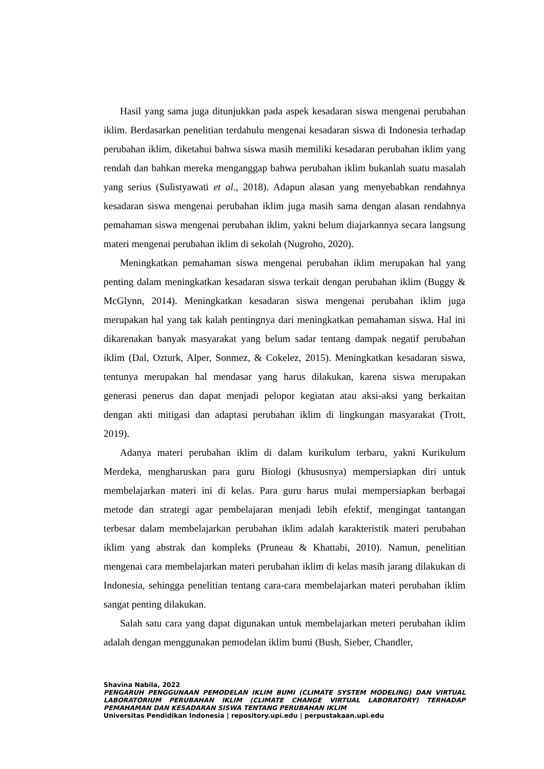Hasil yang sama juga ditunjukkan pada aspek kesadaran siswa mengenai perubahan iklim. Berdasarkan penelitian terdahulu mengenai kesadaran siswa di Indonesia terhadap perubahan iklim, diketahui bahwa siswa masih memiliki kesadaran perubahan iklim yang rendah dan bahkan mereka menganggap bahwa perubahan iklim bukanlah suatu masalah yang serius (Sulistyawati et al., 2018). Adapun alasan yang menyebabkan rendahnya kesadaran siswa mengenai perubahan iklim juga masih sama dengan alasan rendahnya pemahaman siswa mengenai perubahan iklim, yakni belum diajarkannya secara langsung materi mengenai perubahan iklim di sekolah (Nugroho, 2020).
Meningkatkan pemahaman siswa mengenai perubahan iklim merupakan hal yang penting dalam meningkatkan kesadaran siswa terkait dengan perubahan iklim (Buggy & McGlynn, 2014). Meningkatkan kesadaran siswa mengenai perubahan iklim juga merupakan hal yang tak kalah pentingnya dari meningkatkan pemahaman siswa. Hal ini dikarenakan banyak masyarakat yang belum sadar tentang dampak negatif perubahan iklim (Dal, Ozturk, Alper, Sonmez, & Cokelez, 2015). Meningkatkan kesadaran siswa, tentunya merupakan hal mendasar yang harus dilakukan, karena siswa merupakan generasi penerus dan dapat menjadi pelopor kegiatan atau aksi-aksi yang berkaitan dengan akti mitigasi dan adaptasi perubahan iklim di lingkungan masyarakat (Trott, 2019).
Adanya materi perubahan iklim di dalam kurikulum terbaru, yakni Kurikulum Merdeka, mengharuskan para guru Biologi (khususnya) mempersiapkan diri untuk membelajarkan materi ini di kelas. Para guru harus mulai mempersiapkan berbagai metode dan strategi agar pembelajaran menjadi lebih efektif, mengingat tantangan terbesar dalam membelajarkan perubahan iklim adalah karakteristik materi perubahan iklim yang abstrak dan kompleks (Pruneau & Khattabi, 2010). Namun, penelitian mengenai cara membelajarkan materi perubahan iklim di kelas masih jarang dilakukan di Indonesia, sehingga penelitian tentang cara-cara membelajarkan materi perubahan iklim sangat penting dilakukan.
Salah satu cara yang dapat digunakan untuk membelajarkan meteri perubahan iklim adalah dengan menggunakan pemodelan iklim bumi (Bush, Sieber, Chandler,
Shavina Nabila, 2022
PENGARUH PENGGUNAAN PEMODELAN IKLIM BUMI (CLIMATE SYSTEM MODELING) DAN VIRTUAL LABORATORIUM PERUBAHAN IKLIM (CLIMATE CHANGE VIRTUAL LABORATORY) TERHADAP PEMAHAMAN DAN KESADARAN SISWA TENTANG PERUBAHAN IKLIM
Universitas Pendidikan Indonesia | repository.upi.edu | perpustakaan.upi.edu